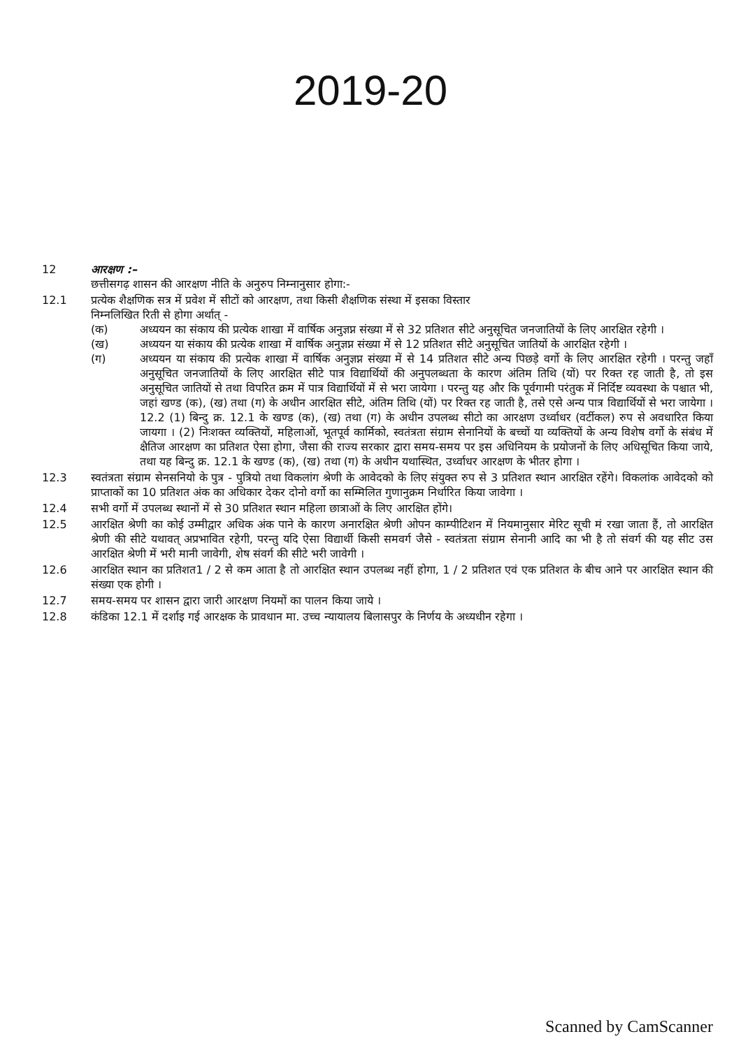2019-20
12 आरक्षण :–
छत्तीसगढ़ शासन की आरक्षण नीति के अनुरुप निम्नानुसार होगा:-
12.1 प्रत्येक शैक्षणिक सत्र में प्रवेश में सीटों को आरक्षण, तथा किसी शैक्षणिक संस्था में इसका विस्तार
निम्नलिखित रिती से होगा अर्थात् -
(क) अध्ययन का संकाय की प्रत्येक शाखा में वार्षिक अनुज्ञप्न संख्या में से 32 प्रतिशत सीटे अनुसूचित जनजातियों के लिए आरक्षित रहेगी ।
(ख) अध्ययन या संकाय की प्रत्येक शाखा में वार्षिक अनुज्ञप्न संख्या में से 12 प्रतिशत सीटे अनुसूचित जातियों के आरक्षित रहेगी ।
(ग) अध्ययन या संकाय की प्रत्येक शाखा में वार्षिक अनुज्ञप्न संख्या में से 14 प्रतिशत सीटे अन्य पिछड़े वर्गो के लिए आरक्षित रहेगी । परन्तु जहाँ अनुसूचित जनजातियों के लिए आरक्षित सीटे पात्र विद्यार्थियों की अनुपलब्धता के कारण अंतिम तिथि (यों) पर रिक्त रह जाती है, तो इस अनुसूचित जातियों से तथा विपरित क्रम में पात्र विद्यार्थियों में से भरा जायेगा । परन्तु यह और कि पूर्वगामी परंतुक में निर्दिष्ट व्यवस्था के पश्चात भी, जहां खण्ड (क), (ख) तथा (ग) के अधीन आरक्षित सीटे, अंतिम तिथि (यों) पर रिक्त रह जाती है, तसे एसे अन्य पात्र विद्यार्थियों से भरा जायेगा । 12.2 (1) बिन्दु क्र. 12.1 के खण्ड (क), (ख) तथा (ग) के अधीन उपलब्ध सीटो का आरक्षण उर्ध्वाधर (वर्टीकल) रुप से अवधारित किया जायगा । (2) निःशक्त व्यक्तियों, महिलाओं, भूतपूर्व कार्मिको, स्वतंत्रता संग्राम सेनानियों के बच्चों या व्यक्तियों के अन्य विशेष वर्गो के संबंध में क्षैतिज आरक्षण का प्रतिशत ऐसा होगा, जैसा की राज्य सरकार द्वारा समय-समय पर इस अधिनियम के प्रयोजनों के लिए अधिसूचित किया जाये, तथा यह बिन्दु क्र. 12.1 के खण्ड (क), (ख) तथा (ग) के अधीन यथास्थित, उर्ध्वाधर आरक्षण के भीतर होगा ।
12.3 स्वतंत्रता संग्राम सेनसनियो के पुत्र - पुत्रियो तथा विकलांग श्रेणी के आवेदको के लिए संयुक्त रुप से 3 प्रतिशत स्थान आरक्षित रहेंगे। विकलांक आवेदको को प्राप्ताकों का 10 प्रतिशत अंक का अधिकार देकर दोनो वर्गो का सम्मिलित गुणानुक्रम निर्धारित किया जावेगा ।
12.4 सभी वर्गो में उपलब्ध स्थानों में से 30 प्रतिशत स्थान महिला छात्राओं के लिए आरक्षित होंगे।
12.5 आरक्षित श्रेणी का कोई उम्मीद्वार अधिक अंक पाने के कारण अनारक्षित श्रेणी ओपन काम्पीटिशन में नियमानुसार मेरिट सूची मं रखा जाता हैं, तो आरक्षित श्रेणी की सीटे यथावत् अप्रभावित रहेगी, परन्तु यदि ऐसा विद्यार्थी किसी समवर्ग जैसे - स्वतंत्रता संग्राम सेनानी आदि का भी है तो संवर्ग की यह सीट उस आरक्षित श्रेणी में भरी मानी जावेगी, शेष संवर्ग की सीटे भरी जावेगी ।
12.6 आरक्षित स्थान का प्रतिशत1 / 2 से कम आता है तो आरक्षित स्थान उपलब्ध नहीं होगा, 1 / 2 प्रतिशत एवं एक प्रतिशत के बीच आने पर आरक्षित स्थान की संख्या एक होगी ।
12.7 समय-समय पर शासन द्वारा जारी आरक्षण नियमों का पालन किया जाये ।
12.8 कंडिका 12.1 में दर्शाइ गई आरक्षक के प्रावधान मा. उच्च न्यायालय बिलासपुर के निर्णय के अध्यधीन रहेगा ।
Scanned by CamScanner